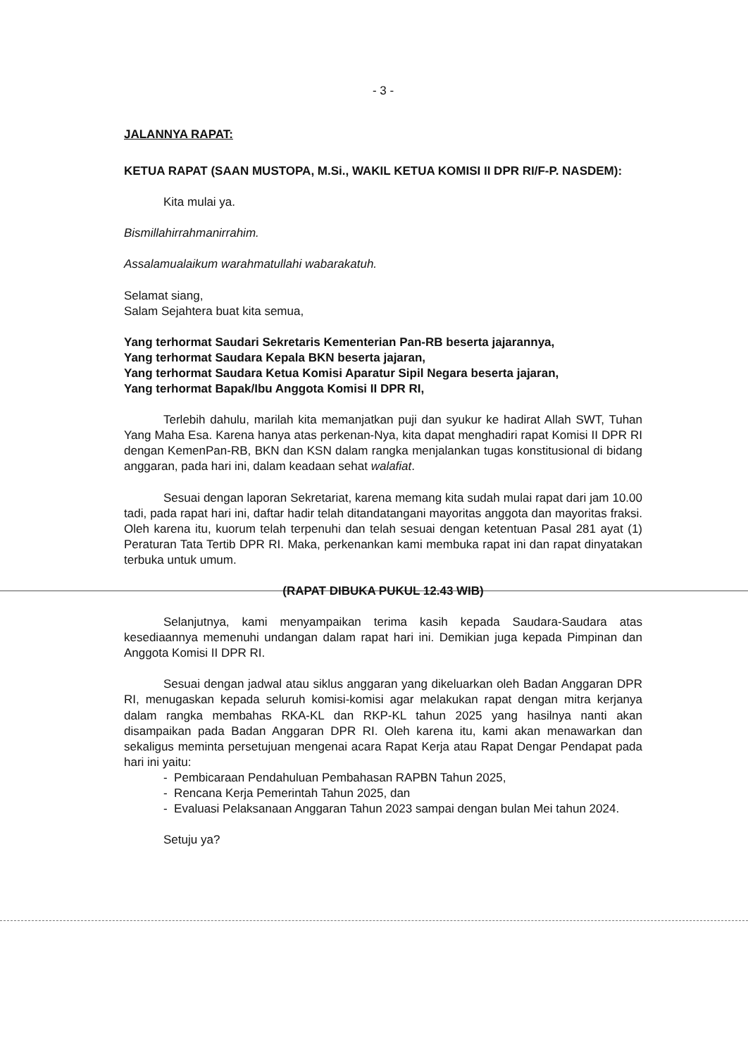- 3 -
JALANNYA RAPAT:
KETUA RAPAT (SAAN MUSTOPA, M.Si., WAKIL KETUA KOMISI II DPR RI/F-P. NASDEM):
Kita mulai ya.
Bismillahirrahmanirrahim.
Assalamualaikum warahmatullahi wabarakatuh.
Selamat siang,
Salam Sejahtera buat kita semua,
Yang terhormat Saudari Sekretaris Kementerian Pan-RB beserta jajarannya,
Yang terhormat Saudara Kepala BKN beserta jajaran,
Yang terhormat Saudara Ketua Komisi Aparatur Sipil Negara beserta jajaran,
Yang terhormat Bapak/Ibu Anggota Komisi II DPR RI,
Terlebih dahulu, marilah kita memanjatkan puji dan syukur ke hadirat Allah SWT, Tuhan Yang Maha Esa. Karena hanya atas perkenan-Nya, kita dapat menghadiri rapat Komisi II DPR RI dengan KemenPan-RB, BKN dan KSN dalam rangka menjalankan tugas konstitusional di bidang anggaran, pada hari ini, dalam keadaan sehat walafiat.
Sesuai dengan laporan Sekretariat, karena memang kita sudah mulai rapat dari jam 10.00 tadi, pada rapat hari ini, daftar hadir telah ditandatangani mayoritas anggota dan mayoritas fraksi. Oleh karena itu, kuorum telah terpenuhi dan telah sesuai dengan ketentuan Pasal 281 ayat (1) Peraturan Tata Tertib DPR RI. Maka, perkenankan kami membuka rapat ini dan rapat dinyatakan terbuka untuk umum.
(RAPAT DIBUKA PUKUL 12.43 WIB)
Selanjutnya, kami menyampaikan terima kasih kepada Saudara-Saudara atas kesediaannya memenuhi undangan dalam rapat hari ini. Demikian juga kepada Pimpinan dan Anggota Komisi II DPR RI.
Sesuai dengan jadwal atau siklus anggaran yang dikeluarkan oleh Badan Anggaran DPR RI, menugaskan kepada seluruh komisi-komisi agar melakukan rapat dengan mitra kerjanya dalam rangka membahas RKA-KL dan RKP-KL tahun 2025 yang hasilnya nanti akan disampaikan pada Badan Anggaran DPR RI. Oleh karena itu, kami akan menawarkan dan sekaligus meminta persetujuan mengenai acara Rapat Kerja atau Rapat Dengar Pendapat pada hari ini yaitu:
- Pembicaraan Pendahuluan Pembahasan RAPBN Tahun 2025,
- Rencana Kerja Pemerintah Tahun 2025, dan
- Evaluasi Pelaksanaan Anggaran Tahun 2023 sampai dengan bulan Mei tahun 2024.
Setuju ya?